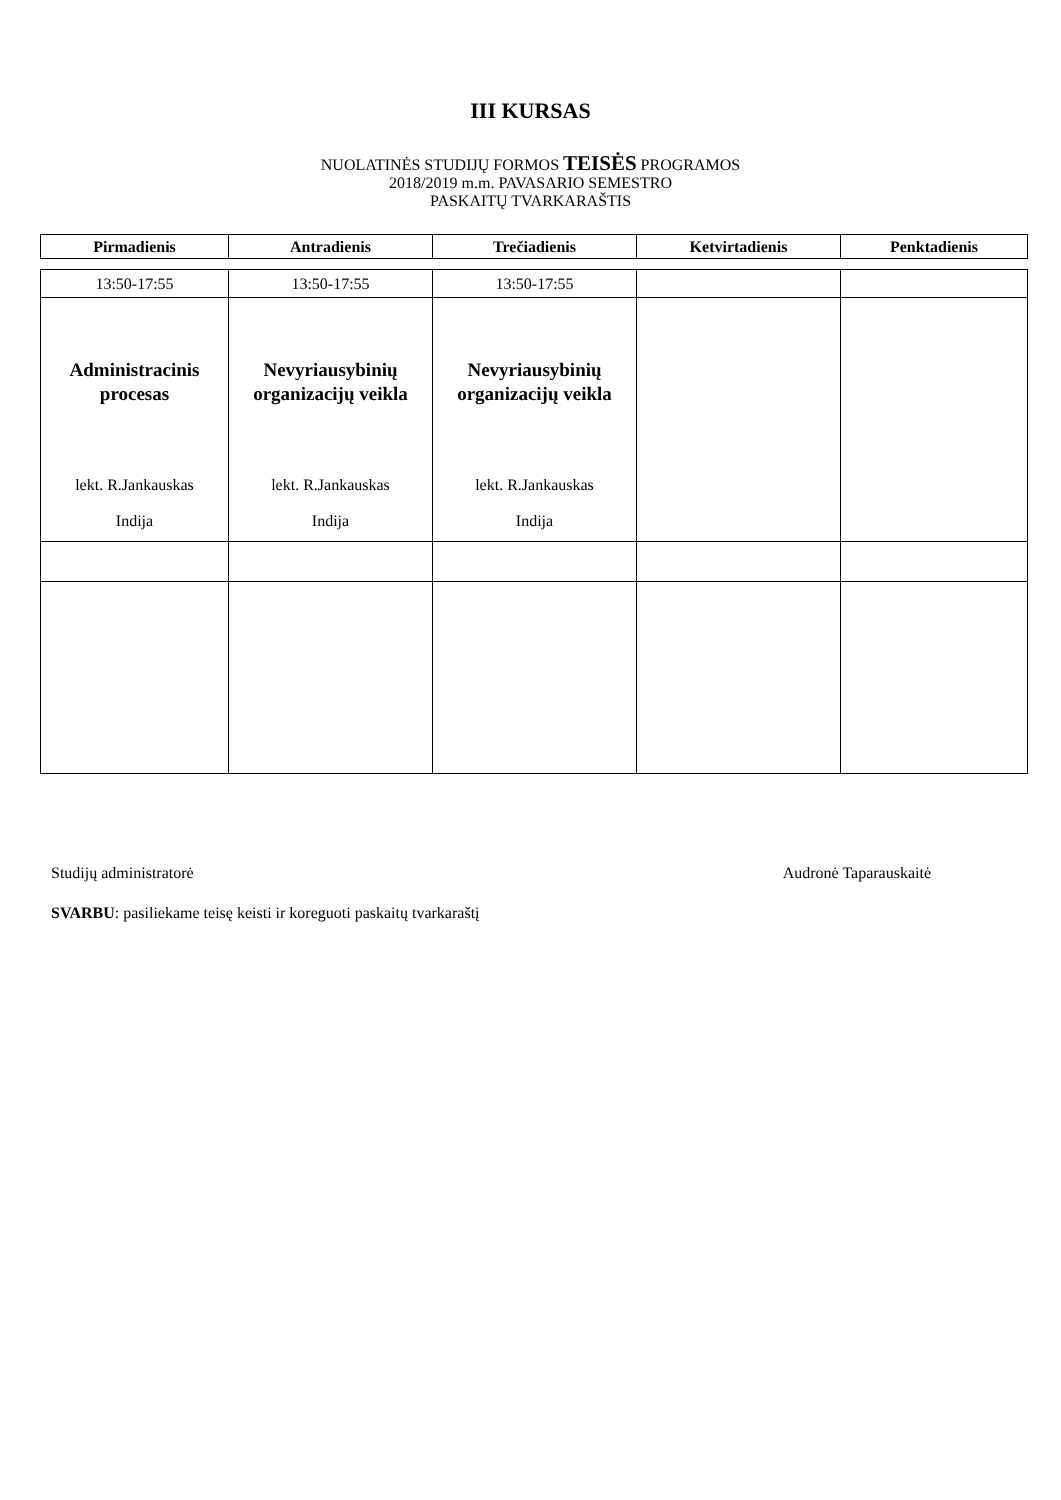III KURSAS
NUOLATINĖS STUDIJŲ FORMOS TEISĖS PROGRAMOS
2018/2019 m.m. PAVASARIO SEMESTRO
PASKAITŲ TVARKARAŠTIS
| Pirmadienis | Antradienis | Trečiadienis | Ketvirtadienis | Penktadienis |
| --- | --- | --- | --- | --- |
| 13:50-17:55 | 13:50-17:55 | 13:50-17:55 | | |
| Administracinis procesas lekt. R.Jankauskas Indija | Nevyriausybinių organizacijų veikla lekt. R.Jankauskas Indija | Nevyriausybinių organizacijų veikla lekt. R.Jankauskas Indija | | |
Studijų administratorė Audronė Taparauskaitė
SVARBU: pasiliekame teisę keisti ir koreguoti paskaitų tvarkaraštį